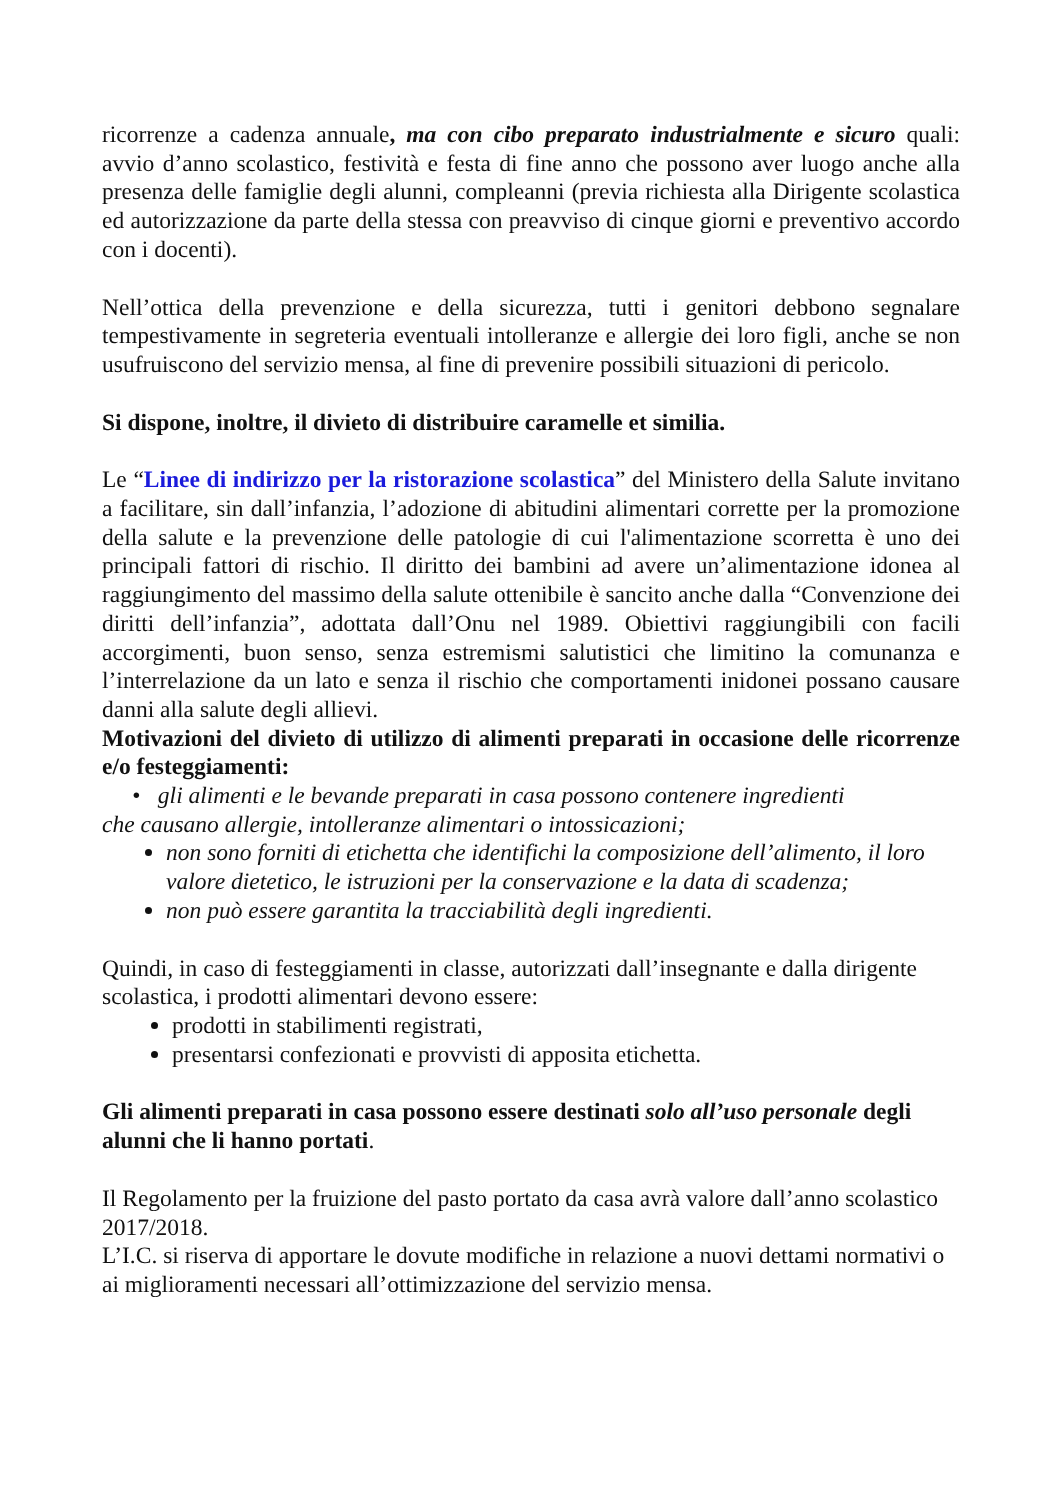ricorrenze a cadenza annuale, ma con cibo preparato industrialmente e sicuro quali: avvio d’anno scolastico, festività e festa di fine anno che possono aver luogo anche alla presenza delle famiglie degli alunni, compleanni (previa richiesta alla Dirigente scolastica ed autorizzazione da parte della stessa con preavviso di cinque giorni e preventivo accordo con i docenti).
Nell’ottica della prevenzione e della sicurezza, tutti i genitori debbono segnalare tempestivamente in segreteria eventuali intolleranze e allergie dei loro figli, anche se non usufruiscono del servizio mensa, al fine di prevenire possibili situazioni di pericolo.
Si dispone, inoltre, il divieto di distribuire caramelle et similia.
Le “Linee di indirizzo per la ristorazione scolastica” del Ministero della Salute invitano a facilitare, sin dall’infanzia, l’adozione di abitudini alimentari corrette per la promozione della salute e la prevenzione delle patologie di cui l'alimentazione scorretta è uno dei principali fattori di rischio. Il diritto dei bambini ad avere un’alimentazione idonea al raggiungimento del massimo della salute ottenibile è sancito anche dalla “Convenzione dei diritti dell’infanzia”, adottata dall’Onu nel 1989. Obiettivi raggiungibili con facili accorgimenti, buon senso, senza estremismi salutistici che limitino la comunanza e l’interrelazione da un lato e senza il rischio che comportamenti inidonei possano causare danni alla salute degli allievi.
Motivazioni del divieto di utilizzo di alimenti preparati in occasione delle ricorrenze e/o festeggiamenti:
• gli alimenti e le bevande preparati in casa possono contenere ingredienti
che causano allergie, intolleranze alimentari o intossicazioni;
non sono forniti di etichetta che identifichi la composizione dell’alimento, il loro valore dietetico, le istruzioni per la conservazione e la data di scadenza;
non può essere garantita la tracciabilità degli ingredienti.
Quindi, in caso di festeggiamenti in classe, autorizzati dall’insegnante e dalla dirigente scolastica, i prodotti alimentari devono essere:
prodotti in stabilimenti registrati,
presentarsi confezionati e provvisti di apposita etichetta.
Gli alimenti preparati in casa possono essere destinati solo all’uso personale degli alunni che li hanno portati.
Il Regolamento per la fruizione del pasto portato da casa avrà valore dall’anno scolastico 2017/2018.
L’I.C. si riserva di apportare le dovute modifiche in relazione a nuovi dettami normativi o ai miglioramenti necessari all’ottimizzazione del servizio mensa.